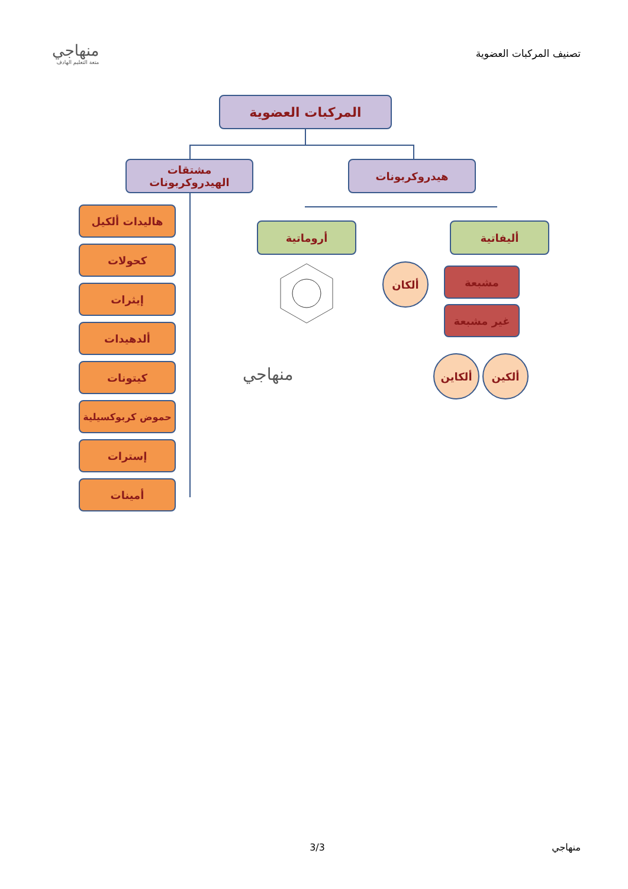تصنيف المركبات العضوية
منهاجي
متعة التعليم الهادف
المركبات العضوية
هيدروكربونات
مشتقات الهيدروكربونات
أليفاتية
أروماتية
مشبعة
ألكان
غير مشبعة
ألكاين ألكين
منهاجي
هاليدات ألكيل
كحولات
إيثرات
ألدهيدات
كيتونات
حموض كربوكسيلية
إسترات
أمينات
منهاجي 3/3